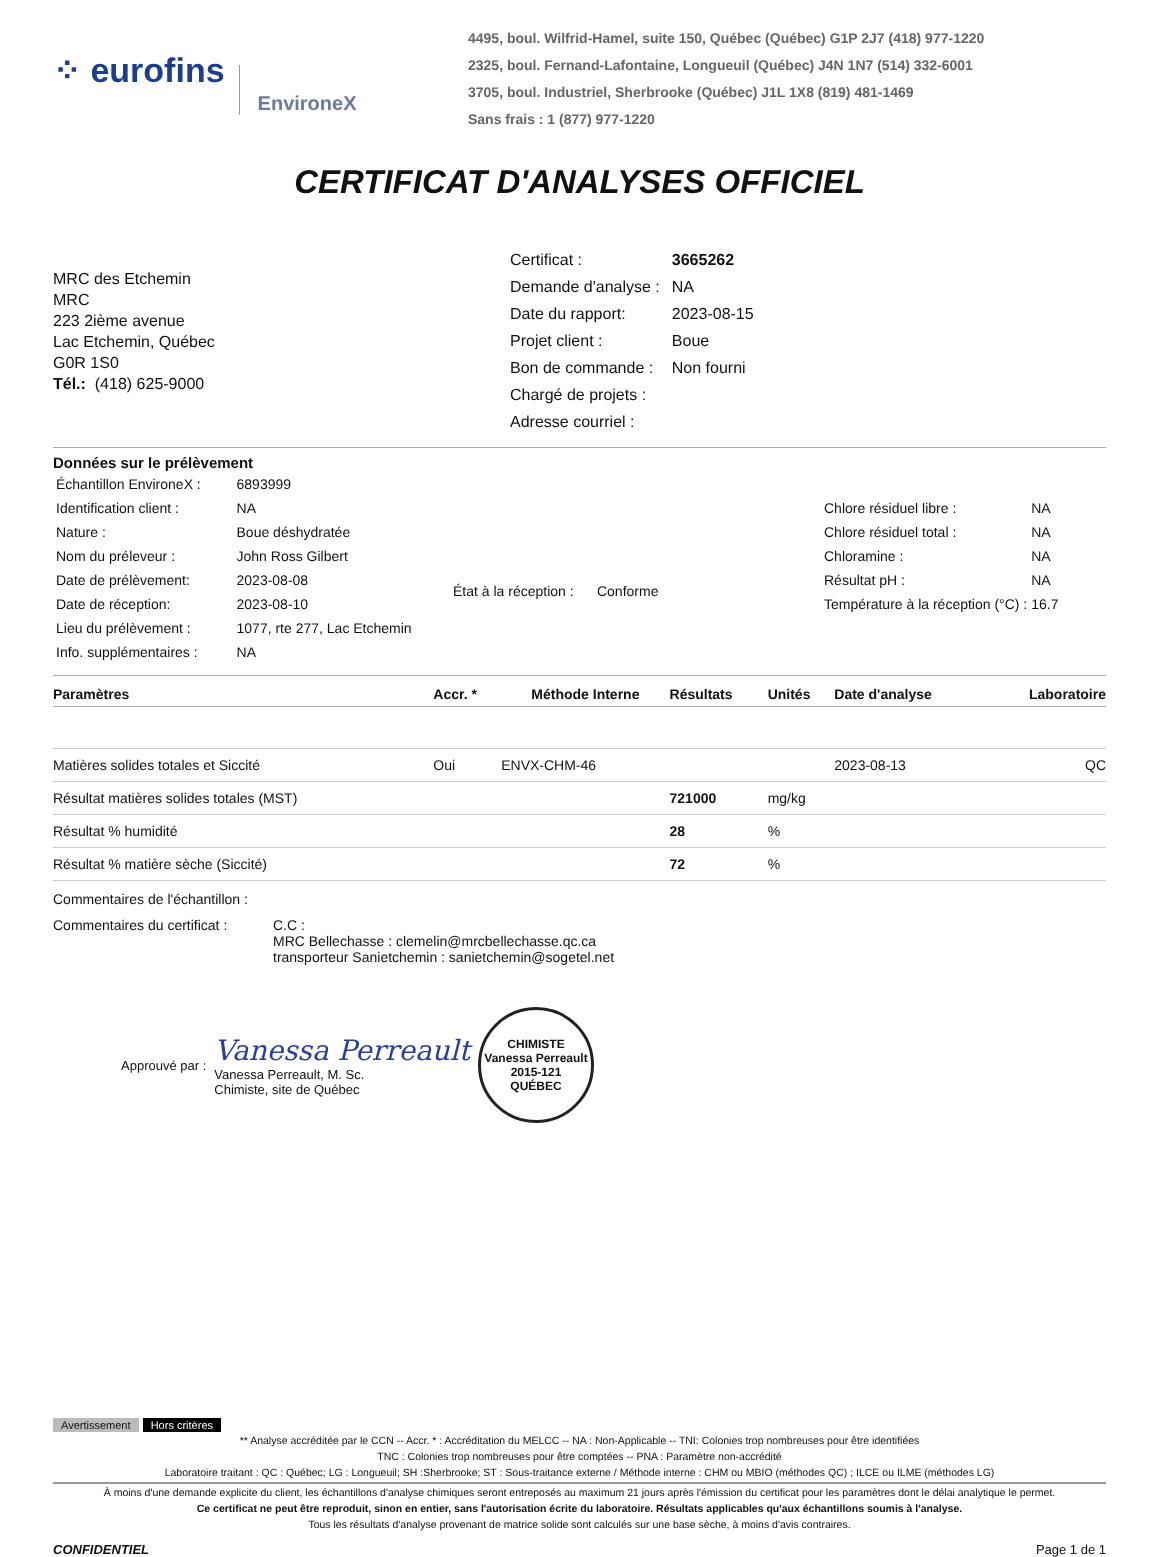⁘ eurofins EnvironeX
4495, boul. Wilfrid-Hamel, suite 150, Québec (Québec) G1P 2J7 (418) 977-1220
2325, boul. Fernand-Lafontaine, Longueuil (Québec) J4N 1N7 (514) 332-6001
3705, boul. Industriel, Sherbrooke (Québec) J1L 1X8 (819) 481-1469
Sans frais : 1 (877) 977-1220
CERTIFICAT D'ANALYSES OFFICIEL
MRC des Etchemin
MRC
223 2ième avenue
Lac Etchemin, Québec
G0R 1S0
Tél.: (418) 625-9000
| Certificat : | 3665262 |
| Demande d'analyse : | NA |
| Date du rapport: | 2023-08-15 |
| Projet client : | Boue |
| Bon de commande : | Non fourni |
| Chargé de projets : | |
| Adresse courriel : | |
Données sur le prélèvement
| Échantillon EnvironeX : | 6893999 |
| Identification client : | NA |
| Nature : | Boue déshydratée |
| Nom du préleveur : | John Ross Gilbert |
| Date de prélèvement: | 2023-08-08 |
| Date de réception: | 2023-08-10 |
| Lieu du prélèvement : | 1077, rte 277, Lac Etchemin |
| Info. supplémentaires : | NA |
État à la réception : Conforme
| Chlore résiduel libre : | NA |
| Chlore résiduel total : | NA |
| Chloramine : | NA |
| Résultat pH : | NA |
| Température à la réception (°C) : | 16.7 |
| Paramètres | Accr. * | Méthode Interne | Résultats | Unités | Date d'analyse | Laboratoire |
| --- | --- | --- | --- | --- | --- | --- |
| Matières solides totales et Siccité | Oui | ENVX-CHM-46 | | | 2023-08-13 | QC |
| Résultat matières solides totales (MST) | | | 721000 | mg/kg | | |
| Résultat % humidité | | | 28 | % | | |
| Résultat % matière sèche (Siccité) | | | 72 | % | | |
Commentaires de l'échantillon :
Commentaires du certificat :
C.C :
MRC Bellechasse : clemelin@mrcbellechasse.qc.ca
transporteur Sanietchemin : sanietchemin@sogetel.net
Approuvé par :
Vanessa Perreault
Vanessa Perreault, M. Sc.
Chimiste, site de Québec
CHIMISTE
Vanessa Perreault
2015-121
QUÉBEC
Avertissement Hors critères
** Analyse accréditée par le CCN -- Accr. * : Accréditation du MELCC -- NA : Non-Applicable -- TNI: Colonies trop nombreuses pour être identifiées
TNC : Colonies trop nombreuses pour être comptées -- PNA : Paramètre non-accrédité
Laboratoire traitant : QC : Québec; LG : Longueuil; SH :Sherbrooke; ST : Sous-traitance externe / Méthode interne : CHM ou MBIO (méthodes QC) ; ILCE ou ILME (méthodes LG)
À moins d'une demande explicite du client, les échantillons d'analyse chimiques seront entreposés au maximum 21 jours après l'émission du certificat pour les paramètres dont le délai analytique le permet.
Ce certificat ne peut être reproduit, sinon en entier, sans l'autorisation écrite du laboratoire. Résultats applicables qu'aux échantillons soumis à l'analyse.
Tous les résultats d'analyse provenant de matrice solide sont calculés sur une base sèche, à moins d'avis contraires.
CONFIDENTIEL Page 1 de 1